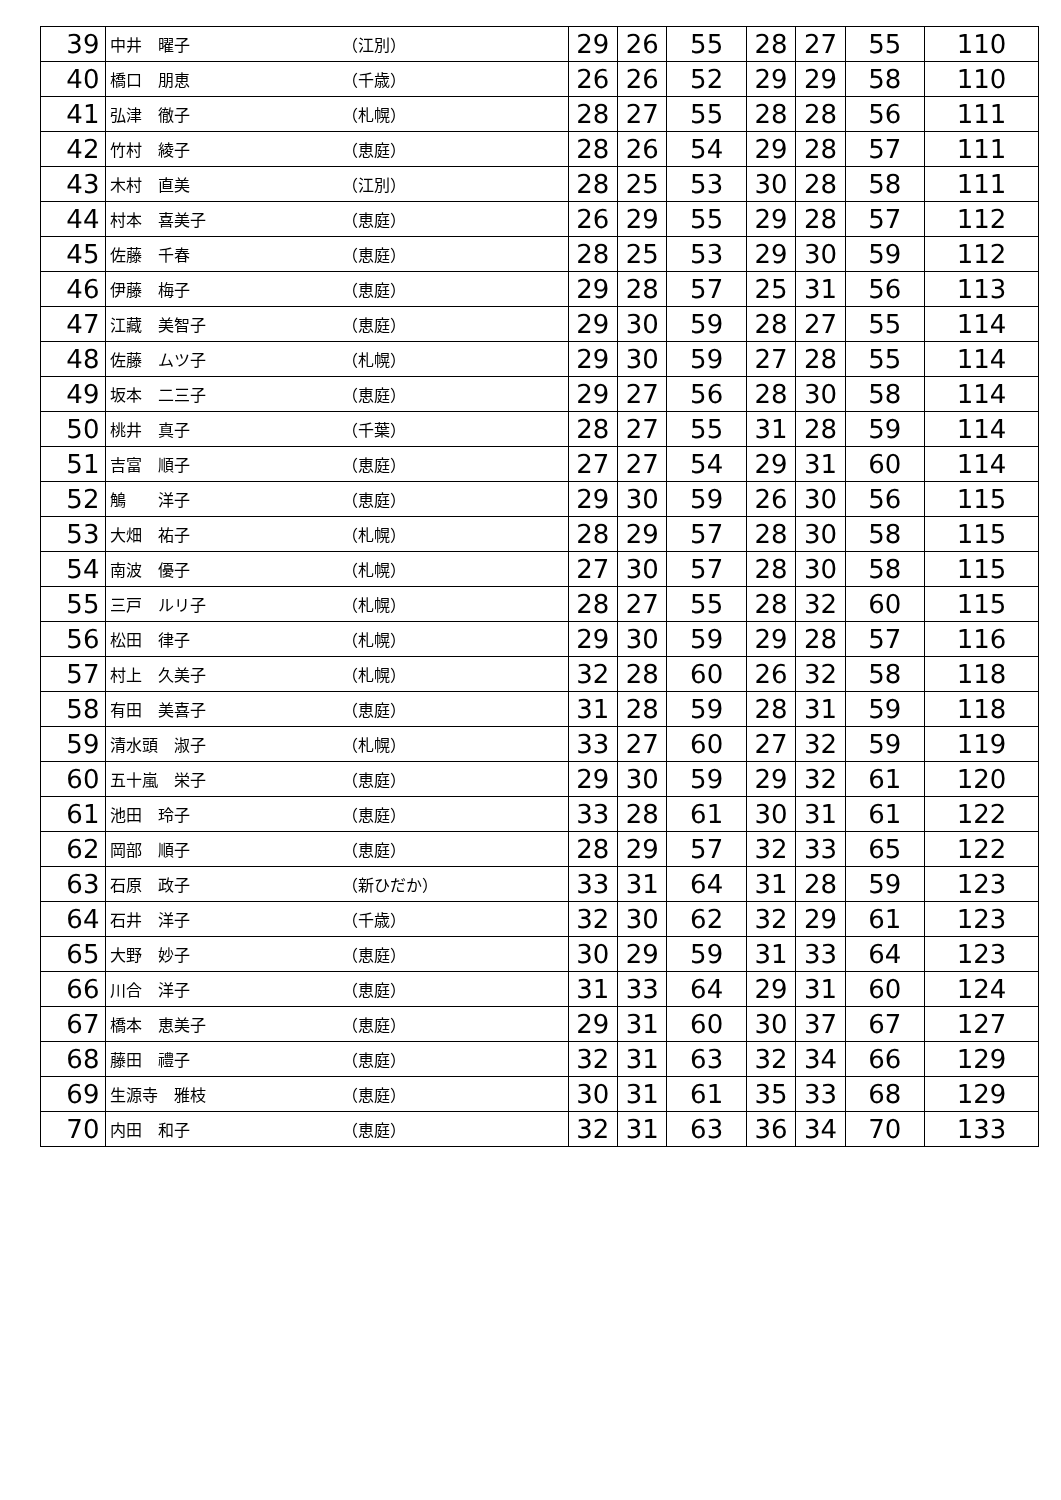| 39 | 中井 曜子 | （江別） | 29 | 26 | 55 | 28 | 27 | 55 | 110 |
| 40 | 橋口 朋恵 | （千歳） | 26 | 26 | 52 | 29 | 29 | 58 | 110 |
| 41 | 弘津 徹子 | （札幌） | 28 | 27 | 55 | 28 | 28 | 56 | 111 |
| 42 | 竹村 綾子 | （恵庭） | 28 | 26 | 54 | 29 | 28 | 57 | 111 |
| 43 | 木村 直美 | （江別） | 28 | 25 | 53 | 30 | 28 | 58 | 111 |
| 44 | 村本 喜美子 | （恵庭） | 26 | 29 | 55 | 29 | 28 | 57 | 112 |
| 45 | 佐藤 千春 | （恵庭） | 28 | 25 | 53 | 29 | 30 | 59 | 112 |
| 46 | 伊藤 梅子 | （恵庭） | 29 | 28 | 57 | 25 | 31 | 56 | 113 |
| 47 | 江藏 美智子 | （恵庭） | 29 | 30 | 59 | 28 | 27 | 55 | 114 |
| 48 | 佐藤 ムツ子 | （札幌） | 29 | 30 | 59 | 27 | 28 | 55 | 114 |
| 49 | 坂本 二三子 | （恵庭） | 29 | 27 | 56 | 28 | 30 | 58 | 114 |
| 50 | 桃井 真子 | （千葉） | 28 | 27 | 55 | 31 | 28 | 59 | 114 |
| 51 | 吉富 順子 | （恵庭） | 27 | 27 | 54 | 29 | 31 | 60 | 114 |
| 52 | 鵤 洋子 | （恵庭） | 29 | 30 | 59 | 26 | 30 | 56 | 115 |
| 53 | 大畑 祐子 | （札幌） | 28 | 29 | 57 | 28 | 30 | 58 | 115 |
| 54 | 南波 優子 | （札幌） | 27 | 30 | 57 | 28 | 30 | 58 | 115 |
| 55 | 三戸 ルリ子 | （札幌） | 28 | 27 | 55 | 28 | 32 | 60 | 115 |
| 56 | 松田 律子 | （札幌） | 29 | 30 | 59 | 29 | 28 | 57 | 116 |
| 57 | 村上 久美子 | （札幌） | 32 | 28 | 60 | 26 | 32 | 58 | 118 |
| 58 | 有田 美喜子 | （恵庭） | 31 | 28 | 59 | 28 | 31 | 59 | 118 |
| 59 | 清水頭 淑子 | （札幌） | 33 | 27 | 60 | 27 | 32 | 59 | 119 |
| 60 | 五十嵐 栄子 | （恵庭） | 29 | 30 | 59 | 29 | 32 | 61 | 120 |
| 61 | 池田 玲子 | （恵庭） | 33 | 28 | 61 | 30 | 31 | 61 | 122 |
| 62 | 岡部 順子 | （恵庭） | 28 | 29 | 57 | 32 | 33 | 65 | 122 |
| 63 | 石原 政子 | （新ひだか） | 33 | 31 | 64 | 31 | 28 | 59 | 123 |
| 64 | 石井 洋子 | （千歳） | 32 | 30 | 62 | 32 | 29 | 61 | 123 |
| 65 | 大野 妙子 | （恵庭） | 30 | 29 | 59 | 31 | 33 | 64 | 123 |
| 66 | 川合 洋子 | （恵庭） | 31 | 33 | 64 | 29 | 31 | 60 | 124 |
| 67 | 橋本 恵美子 | （恵庭） | 29 | 31 | 60 | 30 | 37 | 67 | 127 |
| 68 | 藤田 禮子 | （恵庭） | 32 | 31 | 63 | 32 | 34 | 66 | 129 |
| 69 | 生源寺 雅枝 | （恵庭） | 30 | 31 | 61 | 35 | 33 | 68 | 129 |
| 70 | 内田 和子 | （恵庭） | 32 | 31 | 63 | 36 | 34 | 70 | 133 |